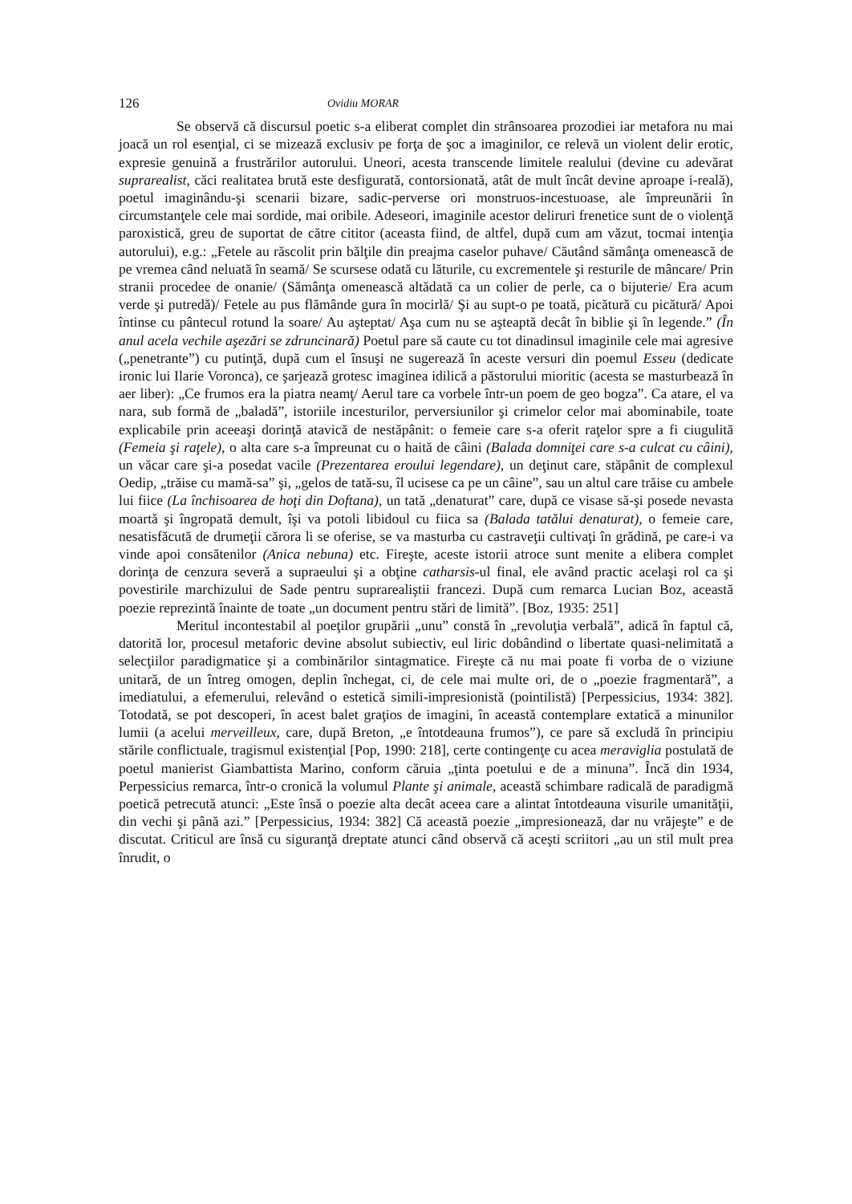126 Ovidiu MORAR
Se observă că discursul poetic s-a eliberat complet din strânsoarea prozodiei iar metafora nu mai joacă un rol esenţial, ci se mizează exclusiv pe forţa de şoc a imaginilor, ce relevă un violent delir erotic, expresie genuină a frustrărilor autorului. Uneori, acesta transcende limitele realului (devine cu adevărat suprarealist, căci realitatea brută este desfigurată, contorsionată, atât de mult încât devine aproape i-reală), poetul imaginându-şi scenarii bizare, sadic-perverse ori monstruos-incestuoase, ale împreunării în circumstanţele cele mai sordide, mai oribile. Adeseori, imaginile acestor deliruri frenetice sunt de o violenţă paroxistică, greu de suportat de către cititor (aceasta fiind, de altfel, după cum am văzut, tocmai intenţia autorului), e.g.: „Fetele au răscolit prin bălţile din preajma caselor puhave/ Căutând sămânţa omenească de pe vremea când neluată în seamă/ Se scursese odată cu lăturile, cu excrementele şi resturile de mâncare/ Prin stranii procedee de onanie/ (Sămânţa omenească altădată ca un colier de perle, ca o bijuterie/ Era acum verde şi putredă)/ Fetele au pus flămânde gura în mocirlă/ Şi au supt-o pe toată, picătură cu picătură/ Apoi întinse cu pântecul rotund la soare/ Au aşteptat/ Aşa cum nu se aşteaptă decât în biblie şi în legende.” (În anul acela vechile aşezări se zdruncinară) Poetul pare să caute cu tot dinadinsul imaginile cele mai agresive („penetrante”) cu putinţă, după cum el însuşi ne sugerează în aceste versuri din poemul Esseu (dedicate ironic lui Ilarie Voronca), ce şarjează grotesc imaginea idilică a păstorului mioritic (acesta se masturbează în aer liber): „Ce frumos era la piatra neamţ/ Aerul tare ca vorbele într-un poem de geo bogza”. Ca atare, el va nara, sub formă de „baladă”, istoriile incesturilor, perversiunilor şi crimelor celor mai abominabile, toate explicabile prin aceeaşi dorinţă atavică de nestăpânit: o femeie care s-a oferit raţelor spre a fi ciugulită (Femeia şi raţele), o alta care s-a împreunat cu o haită de câini (Balada domniţei care s-a culcat cu câini), un văcar care şi-a posedat vacile (Prezentarea eroului legendare), un deţinut care, stăpânit de complexul Oedip, „trăise cu mamă-sa” şi, „gelos de tată-su, îl ucisese ca pe un câine”, sau un altul care trăise cu ambele lui fiice (La închisoarea de hoţi din Doftana), un tată „denaturat” care, după ce visase să-şi posede nevasta moartă şi îngropată demult, îşi va potoli libidoul cu fiica sa (Balada tatălui denaturat), o femeie care, nesatisfăcută de drumeţii cărora li se oferise, se va masturba cu castraveţii cultivaţi în grădină, pe care-i va vinde apoi consătenilor (Anica nebuna) etc. Fireşte, aceste istorii atroce sunt menite a elibera complet dorinţa de cenzura severă a supraeului şi a obţine catharsis-ul final, ele având practic acelaşi rol ca şi povestirile marchizului de Sade pentru suprarealiştii francezi. După cum remarca Lucian Boz, această poezie reprezintă înainte de toate „un document pentru stări de limită”. [Boz, 1935: 251]
Meritul incontestabil al poeţilor grupării „unu” constă în „revoluţia verbală”, adică în faptul că, datorită lor, procesul metaforic devine absolut subiectiv, eul liric dobândind o libertate quasi-nelimitată a selecţiilor paradigmatice şi a combinărilor sintagmatice. Fireşte că nu mai poate fi vorba de o viziune unitară, de un întreg omogen, deplin închegat, ci, de cele mai multe ori, de o „poezie fragmentară”, a imediatului, a efemerului, relevând o estetică simili-impresionistă (pointilistă) [Perpessicius, 1934: 382]. Totodată, se pot descoperi, în acest balet graţios de imagini, în această contemplare extatică a minunilor lumii (a acelui merveilleux, care, după Breton, „e întotdeauna frumos”), ce pare să excludă în principiu stările conflictuale, tragismul existenţial [Pop, 1990: 218], certe contingenţe cu acea meraviglia postulată de poetul manierist Giambattista Marino, conform căruia „ţinta poetului e de a minuna”. Încă din 1934, Perpessicius remarca, într-o cronică la volumul Plante şi animale, această schimbare radicală de paradigmă poetică petrecută atunci: „Este însă o poezie alta decât aceea care a alintat întotdeauna visurile umanităţii, din vechi şi până azi.” [Perpessicius, 1934: 382] Că această poezie „impresionează, dar nu vrăjeşte” e de discutat. Criticul are însă cu siguranţă dreptate atunci când observă că aceşti scriitori „au un stil mult prea înrudit, o